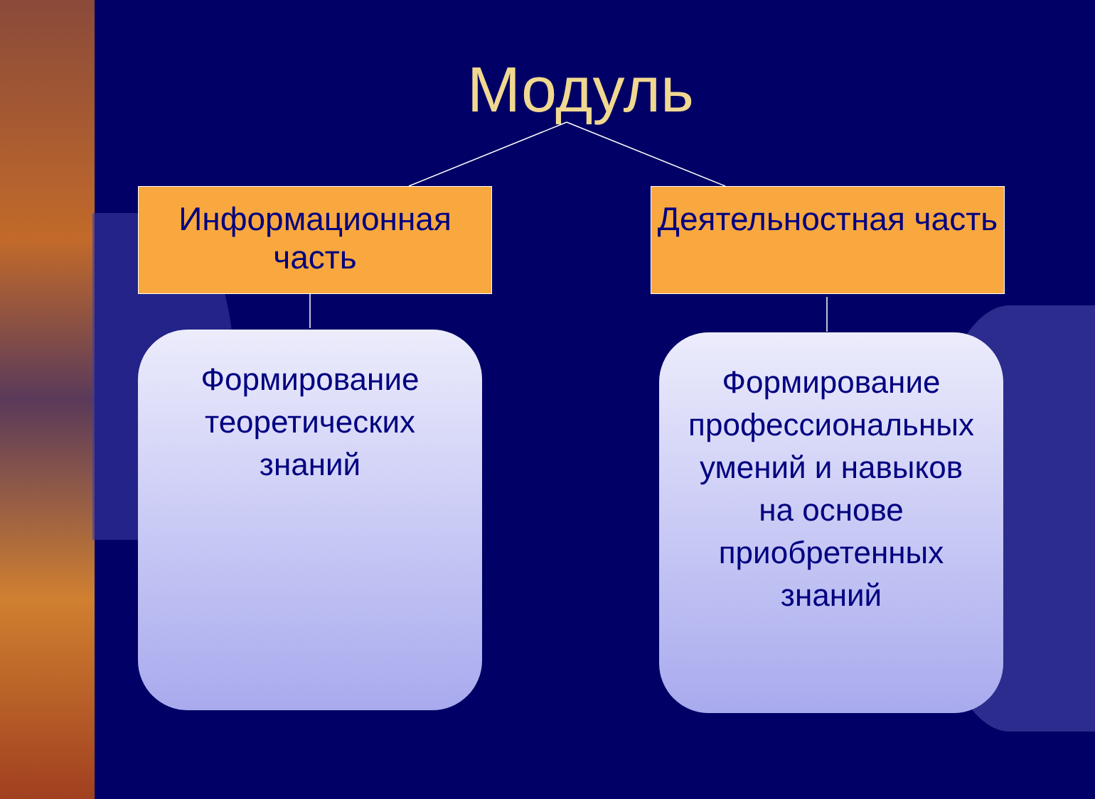Модуль
Информационная часть
Деятельностная часть
Формирование
теоретических
знаний
Формирование
профессиональных
умений и навыков
на основе
приобретенных
знаний